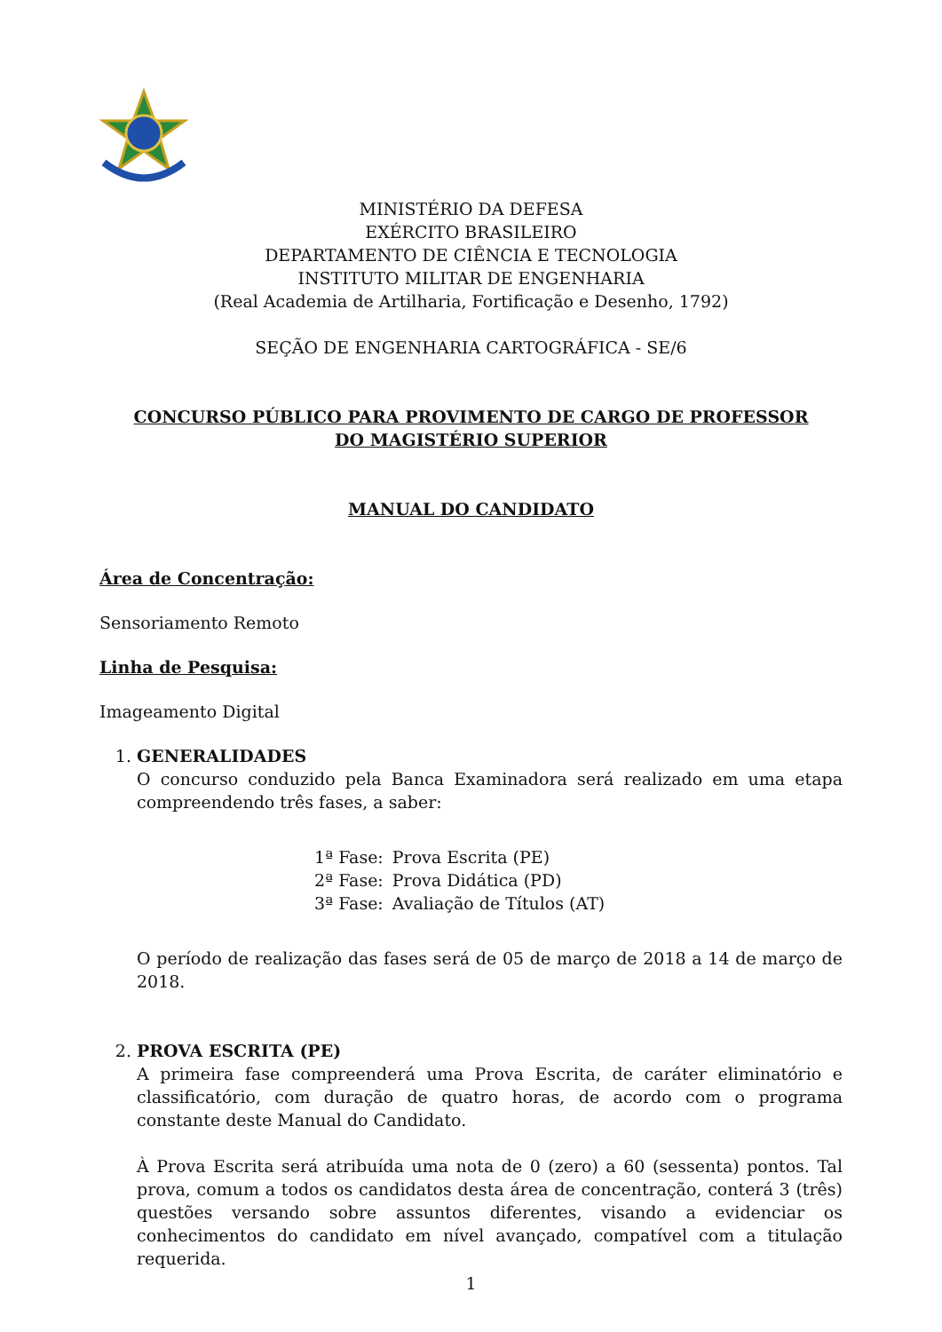MINISTÉRIO DA DEFESA
EXÉRCITO BRASILEIRO
DEPARTAMENTO DE CIÊNCIA E TECNOLOGIA
INSTITUTO MILITAR DE ENGENHARIA
(Real Academia de Artilharia, Fortificação e Desenho, 1792)
SEÇÃO DE ENGENHARIA CARTOGRÁFICA - SE/6
CONCURSO PÚBLICO PARA PROVIMENTO DE CARGO DE PROFESSOR
DO MAGISTÉRIO SUPERIOR
MANUAL DO CANDIDATO
Área de Concentração:
Sensoriamento Remoto
Linha de Pesquisa:
Imageamento Digital
1. GENERALIDADES
O concurso conduzido pela Banca Examinadora será realizado em uma etapa compreendendo três fases, a saber:
| 1ª Fase: | Prova Escrita (PE) |
| 2ª Fase: | Prova Didática (PD) |
| 3ª Fase: | Avaliação de Títulos (AT) |
O período de realização das fases será de 05 de março de 2018 a 14 de março de 2018.
2. PROVA ESCRITA (PE)
A primeira fase compreenderá uma Prova Escrita, de caráter eliminatório e classificatório, com duração de quatro horas, de acordo com o programa constante deste Manual do Candidato.
À Prova Escrita será atribuída uma nota de 0 (zero) a 60 (sessenta) pontos. Tal prova, comum a todos os candidatos desta área de concentração, conterá 3 (três) questões versando sobre assuntos diferentes, visando a evidenciar os conhecimentos do candidato em nível avançado, compatível com a titulação requerida.
1